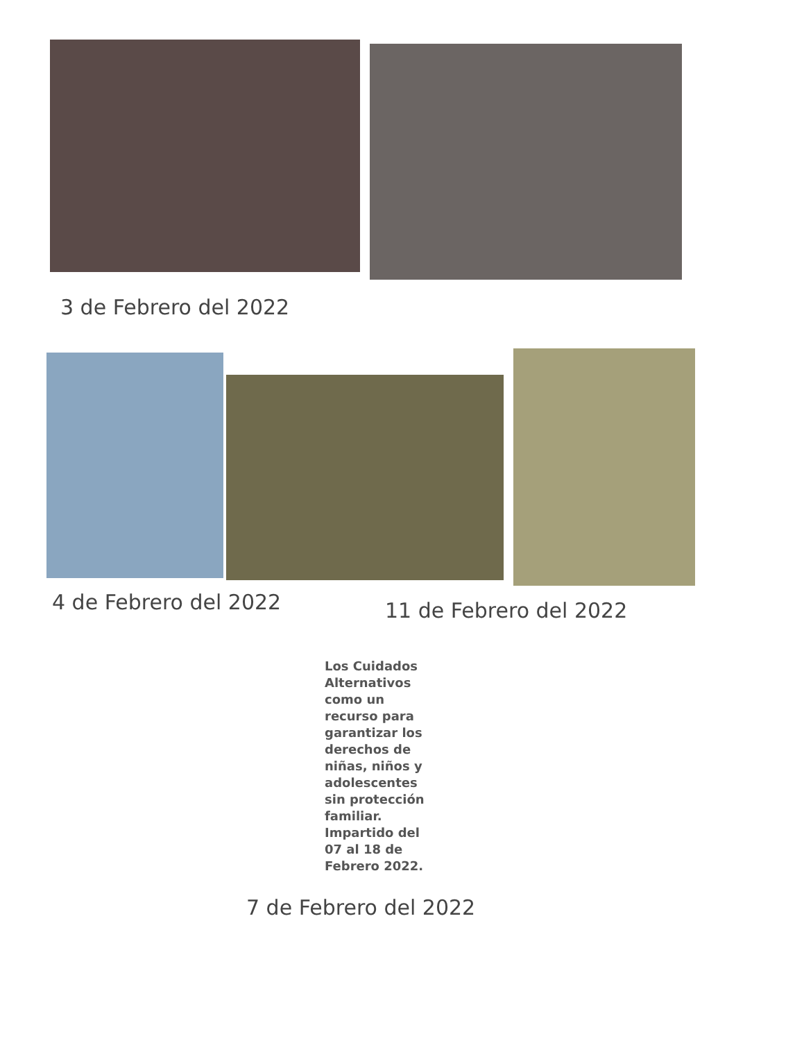3 de Febrero del 2022
4 de Febrero del 2022 11 de Febrero del 2022
Los Cuidados Alternativos como un recurso para garantizar los derechos de niñas, niños y adolescentes sin protección familiar. Impartido del 07 al 18 de Febrero 2022.
7 de Febrero del 2022